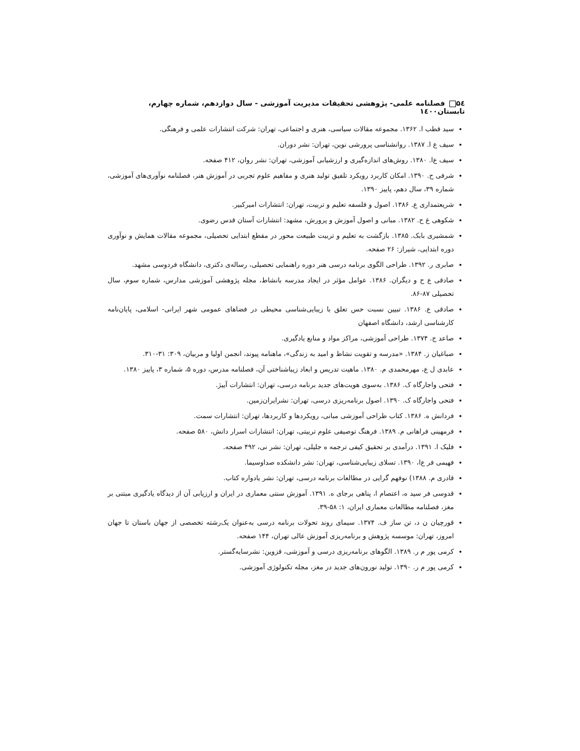۵٤ فصلنامه علمی- پژوهشی تحقیقات مدیریت آموزشی - سال دوازدهم، شماره چهارم، تابستان۱٤۰۰
سید قطب ا. ۱۳۶۲. مجموعه مقالات سیاسی، هنری و اجتماعی، تهران: شرکت انتشارات علمی و فرهنگی.
سیف ع ا. ۱۳۸۷. روانشناسی پرورشی نوین، تهران: نشر دوران.
سیف ع‌ا. ۱۳۸۰. روش‌های اندازه‌گیری و ارزشیابی آموزشی، تهران: نشر روان، ۴۱۲ صفحه.
شرفی ح. ۱۳۹۰. امکان کاربرد رویکرد تلفیق تولید هنری و مفاهیم علوم تجربی در آموزش هنر، فصلنامه نوآوری‌های آموزشی، شماره ۳۹، سال دهم، پاییز ۱۳۹۰.
شریعتمداری ع. ۱۳۸۶. اصول و فلسفه تعلیم و تربیت، تهران: انتشارات امیرکبیر.
شکوهی غ ح. ۱۳۸۲. مبانی و اصول آموزش و پرورش، مشهد: انتشارات آستان قدس رضوی.
شمشیری بابک. ۱۳۸۵. بازگشت به تعلیم و تربیت طبیعت محور در مقطع ابتدایی تحصیلی، مجموعه مقالات همایش و نوآوری دوره ابتدایی، شیراز: ۲۶ صفحه.
صابری ر. ۱۳۹۲. طراحی الگوی برنامه درسی هنر دوره راهنمایی تحصیلی، رساله‌ی دکتری، دانشگاه فردوسی مشهد.
صادقی ع ح و دیگران. ۱۳۸۶. عوامل مؤثر در ایجاد مدرسه بانشاط، مجله پژوهشی آموزشی مدارس، شماره سوم، سال تحصیلی ۸۷-۸۶.
صادقی ع. ۱۳۸۶. تبیین نسبت حس تعلق با زیبایی‌شناسی محیطی در فضاهای عمومی شهر ایرانی- اسلامی، پایان‌نامه کارشناسی ارشد، دانشگاه اصفهان
صاعد ج. ۱۳۷۴. طراحی آموزشی، مراکز مواد و منابع یادگیری.
صباغیان ز. ۱۳۸۴. «مدرسه و تقویت نشاط و امید به زندگی»، ماهنامه پیوند، انجمن اولیا و مربیان، ۳۰۹: ۳۱-۳۱۰.
عابدی ل ع، مهرمحمدی م. ۱۳۸۰. ماهیت تدریس و ابعاد زیباشناختی آن، فصلنامه مدرس، دوره ۵، شماره ۳، پاییز ۱۳۸۰.
فتحی واجارگاه ک. ۱۳۸۶. به‌سوی هویت‌های جدید برنامه درسی، تهران: انتشارات آییژ.
فتحی واجارگاه ک. ۱۳۹۰. اصول برنامه‌ریزی درسی، تهران: نشرایران‌زمین.
فردانش ه. ۱۳۸۶. کتاب طراحی آموزشی مبانی، رویکردها و کاربردها، تهران: انتشارات سمت.
فرمهینی فراهانی م. ۱۳۸۹. فرهنگ توصیفی علوم تربیتی، تهران: انتشارات اسرار دانش، ۵۸۰ صفحه.
فلیک ا. ۱۳۹۱. درآمدی بر تحقیق کیفی ترجمه ه جلیلی، تهران: نشر نی، ۴۹۲ صفحه.
فهیمی فر ع‌ا، ۱۳۹۰. تسلای زیبایی‌شناسی، تهران: نشر دانشکده صداوسیما.
قادری م. ۱۳۸۸) نوفهم گرایی در مطالعات برنامه درسی، تهران: نشر یادواره کتاب.
قدوسی فر سید ه، اعتصام ا، پناهی برجای ه. ۱۳۹۱. آموزش سنتی معماری در ایران و ارزیابی آن از دیدگاه یادگیری مبتنی بر مغز، فصلنامه مطالعات معماری ایران، ۱: ۵۸-۳۹.
قورچیان ن د، تن ساز ف. ۱۳۷۴. سیمای روند تحولات برنامه درسی به‌عنوان یک‌رشته تخصصی از جهان باستان تا جهان امروز، تهران: موسسه پژوهش و برنامه‌ریزی آموزش عالی تهران، ۱۴۴ صفحه.
کرمی پور م ر. ۱۳۸۹. الگوهای برنامه‌ریزی درسی و آموزشی، قزوین: نشرسایه‌گستر.
کرمی پور م ر. ۱۳۹۰. تولید نورون‌های جدید در مغز، مجله تکنولوژی آموزشی.